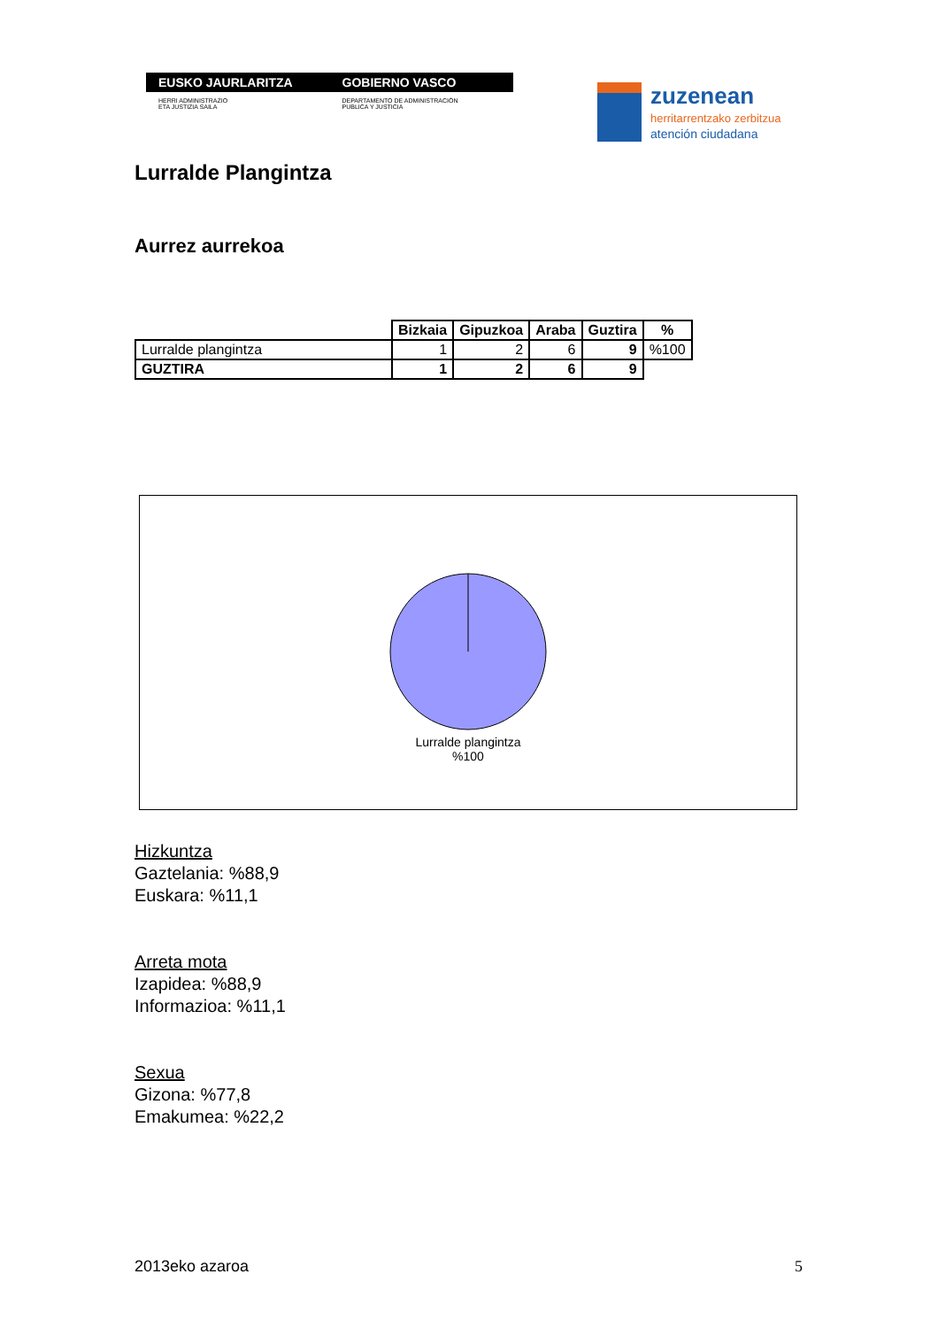EUSKO JAURLARITZA GOBIERNO VASCO
HERRI ADMINISTRAZIO
ETA JUSTIZIA SAILA
DEPARTAMENTO DE ADMINISTRACIÓN
PUBLICA Y JUSTICIA
zuzenean
herritarrentzako zerbitzua
atención ciudadana
Lurralde Plangintza
Aurrez aurrekoa
| | Bizkaia | Gipuzkoa | Araba | Guztira | % |
| Lurralde plangintza | 1 | 2 | 6 | 9 | %100 |
| GUZTIRA | 1 | 2 | 6 | 9 | |
Lurralde plangintza
%100
Hizkuntza
Gaztelania: %88,9
Euskara: %11,1
Arreta mota
Izapidea: %88,9
Informazioa: %11,1
Sexua
Gizona: %77,8
Emakumea: %22,2
2013eko azaroa 5